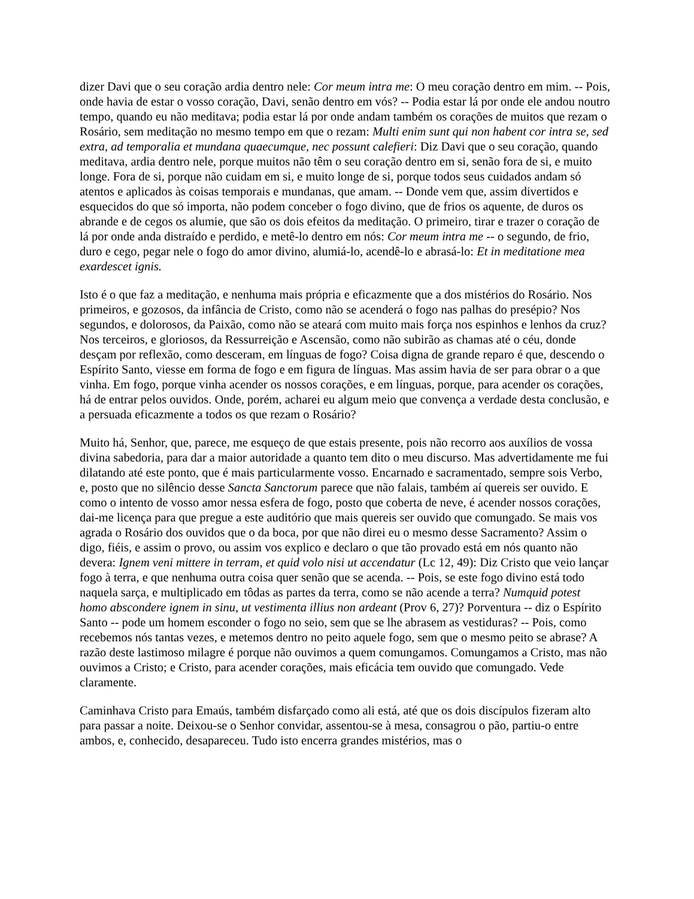dizer Davi que o seu coração ardia dentro nele: Cor meum intra me: O meu coração dentro em mim. -- Pois, onde havia de estar o vosso coração, Davi, senão dentro em vós? -- Podia estar lá por onde ele andou noutro tempo, quando eu não meditava; podia estar lá por onde andam também os corações de muitos que rezam o Rosário, sem meditação no mesmo tempo em que o rezam: Multi enim sunt qui non habent cor intra se, sed extra, ad temporalia et mundana quaecumque, nec possunt calefieri: Diz Davi que o seu coração, quando meditava, ardia dentro nele, porque muitos não têm o seu coração dentro em si, senão fora de si, e muito longe. Fora de si, porque não cuidam em si, e muito longe de si, porque todos seus cuidados andam só atentos e aplicados às coisas temporais e mundanas, que amam. -- Donde vem que, assim divertidos e esquecidos do que só importa, não podem conceber o fogo divino, que de frios os aquente, de duros os abrande e de cegos os alumie, que são os dois efeitos da meditação. O primeiro, tirar e trazer o coração de lá por onde anda distraído e perdido, e metê-lo dentro em nós: Cor meum intra me -- o segundo, de frio, duro e cego, pegar nele o fogo do amor divino, alumiá-lo, acendê-lo e abrasá-lo: Et in meditatione mea exardescet ignis.
Isto é o que faz a meditação, e nenhuma mais própria e eficazmente que a dos mistérios do Rosário. Nos primeiros, e gozosos, da infância de Cristo, como não se acenderá o fogo nas palhas do presépio? Nos segundos, e dolorosos, da Paixão, como não se ateará com muito mais força nos espinhos e lenhos da cruz? Nos terceiros, e gloriosos, da Ressurreição e Ascensão, como não subirão as chamas até o céu, donde desçam por reflexão, como desceram, em línguas de fogo? Coisa digna de grande reparo é que, descendo o Espírito Santo, viesse em forma de fogo e em figura de línguas. Mas assim havia de ser para obrar o a que vinha. Em fogo, porque vinha acender os nossos corações, e em línguas, porque, para acender os corações, há de entrar pelos ouvidos. Onde, porém, acharei eu algum meio que convença a verdade desta conclusão, e a persuada eficazmente a todos os que rezam o Rosário?
Muito há, Senhor, que, parece, me esqueço de que estais presente, pois não recorro aos auxílios de vossa divina sabedoria, para dar a maior autoridade a quanto tem dito o meu discurso. Mas advertidamente me fui dilatando até este ponto, que é mais particularmente vosso. Encarnado e sacramentado, sempre sois Verbo, e, posto que no silêncio desse Sancta Sanctorum parece que não falais, também aí quereis ser ouvido. E como o intento de vosso amor nessa esfera de fogo, posto que coberta de neve, é acender nossos corações, dai-me licença para que pregue a este auditório que mais quereis ser ouvido que comungado. Se mais vos agrada o Rosário dos ouvidos que o da boca, por que não direi eu o mesmo desse Sacramento? Assim o digo, fiéis, e assim o provo, ou assim vos explico e declaro o que tão provado está em nós quanto não devera: Ignem veni mittere in terram, et quid volo nisi ut accendatur (Lc 12, 49): Diz Cristo que veio lançar fogo à terra, e que nenhuma outra coisa quer senão que se acenda. -- Pois, se este fogo divino está todo naquela sarça, e multiplicado em tôdas as partes da terra, como se não acende a terra? Numquid potest homo abscondere ignem in sinu, ut vestimenta illius non ardeant (Prov 6, 27)? Porventura -- diz o Espírito Santo -- pode um homem esconder o fogo no seio, sem que se lhe abrasem as vestiduras? -- Pois, como recebemos nós tantas vezes, e metemos dentro no peito aquele fogo, sem que o mesmo peito se abrase? A razão deste lastimoso milagre é porque não ouvimos a quem comungamos. Comungamos a Cristo, mas não ouvimos a Cristo; e Cristo, para acender corações, mais eficácia tem ouvido que comungado. Vede claramente.
Caminhava Cristo para Emaús, também disfarçado como ali está, até que os dois discípulos fizeram alto para passar a noite. Deixou-se o Senhor convidar, assentou-se à mesa, consagrou o pão, partiu-o entre ambos, e, conhecido, desapareceu. Tudo isto encerra grandes mistérios, mas o